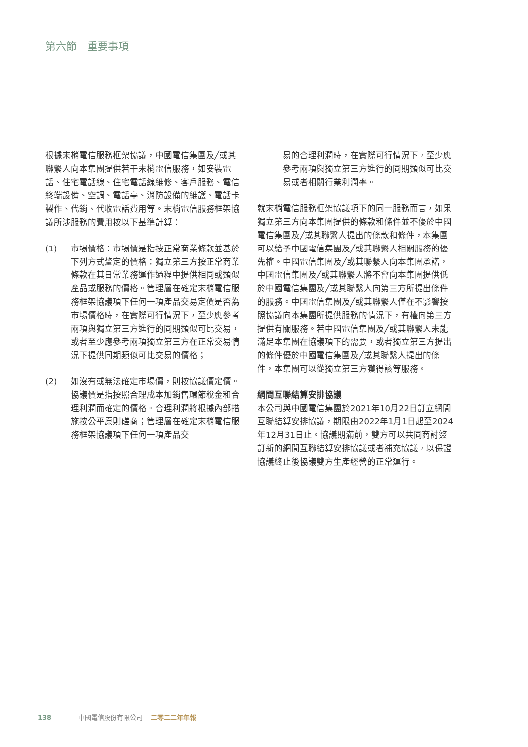第六節　重要事項
根據末梢電信服務框架協議，中國電信集團及╱或其聯繫人向本集團提供若干末梢電信服務，如安裝電話、住宅電話線、住宅電話線維修、客戶服務、電信終端設備、空調、電話亭、消防設備的維護、電話卡製作、代銷、代收電話費用等。末梢電信服務框架協議所涉服務的費用按以下基準計算：
(1) 市場價格：市場價是指按正常商業條款並基於下列方式釐定的價格：獨立第三方按正常商業條款在其日常業務運作過程中提供相同或類似產品或服務的價格。管理層在確定末梢電信服務框架協議項下任何一項產品交易定價是否為市場價格時，在實際可行情況下，至少應參考兩項與獨立第三方進行的同期類似可比交易，或者至少應參考兩項獨立第三方在正常交易情況下提供同期類似可比交易的價格；
(2) 如沒有或無法確定市場價，則按協議價定價。協議價是指按照合理成本加銷售環節稅金和合理利潤而確定的價格。合理利潤將根據內部措施按公平原則磋商；管理層在確定末梢電信服務框架協議項下任何一項產品交
易的合理利潤時，在實際可行情況下，至少應參考兩項與獨立第三方進行的同期類似可比交易或者相關行業利潤率。
就末梢電信服務框架協議項下的同一服務而言，如果獨立第三方向本集團提供的條款和條件並不優於中國電信集團及╱或其聯繫人提出的條款和條件，本集團可以給予中國電信集團及╱或其聯繫人相關服務的優先權。中國電信集團及╱或其聯繫人向本集團承諾，中國電信集團及╱或其聯繫人將不會向本集團提供低於中國電信集團及╱或其聯繫人向第三方所提出條件的服務。中國電信集團及╱或其聯繫人僅在不影響按照協議向本集團所提供服務的情況下，有權向第三方提供有關服務。若中國電信集團及╱或其聯繫人未能滿足本集團在協議項下的需要，或者獨立第三方提出的條件優於中國電信集團及╱或其聯繫人提出的條件，本集團可以從獨立第三方獲得該等服務。
網間互聯結算安排協議
本公司與中國電信集團於2021年10月22日訂立網間互聯結算安排協議，期限由2022年1月1日起至2024年12月31日止。協議期滿前，雙方可以共同商討簽訂新的網間互聯結算安排協議或者補充協議，以保證協議終止後協議雙方生產經營的正常運行。
138 中國電信股份有限公司 二零二二年年報